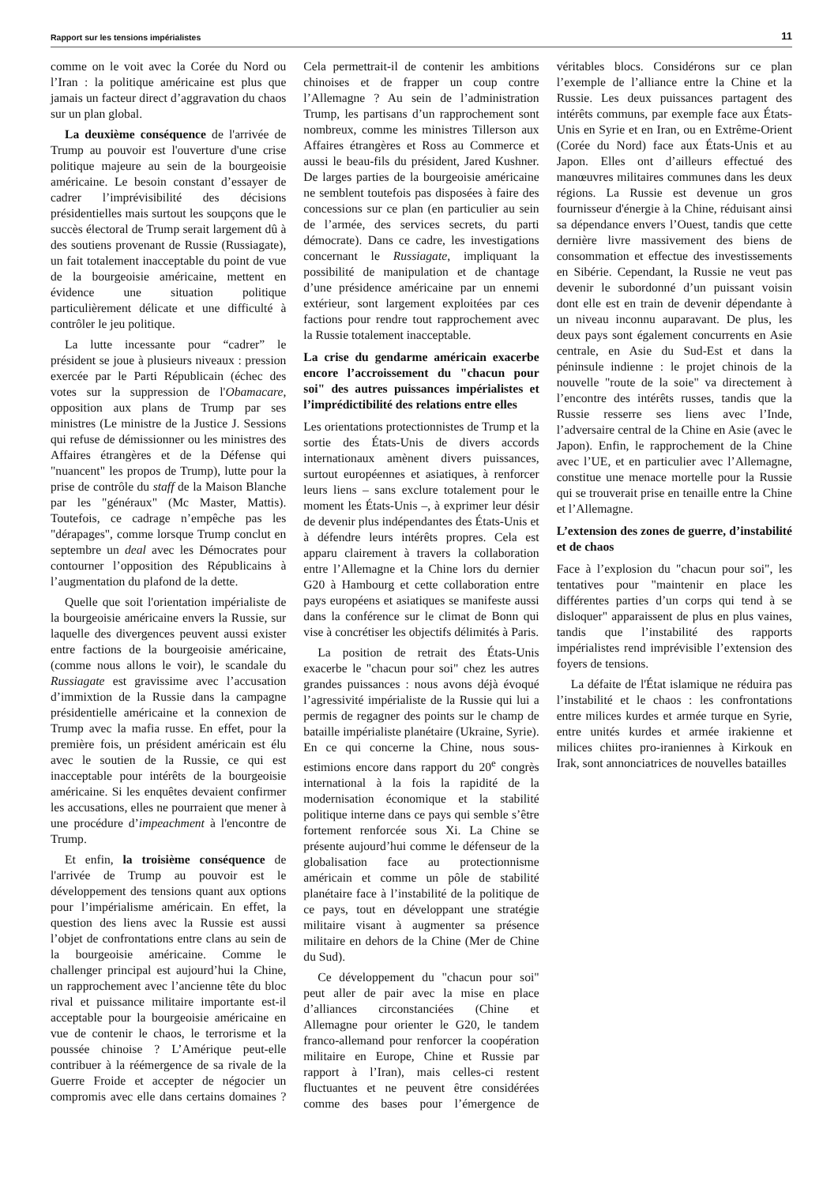Rapport sur les tensions impérialistes 11
comme on le voit avec la Corée du Nord ou l’Iran : la politique américaine est plus que jamais un facteur direct d’aggravation du chaos sur un plan global.
La deuxième conséquence de l'arrivée de Trump au pouvoir est l'ouverture d'une crise politique majeure au sein de la bourgeoisie américaine. Le besoin constant d’essayer de cadrer l’imprévisibilité des décisions présidentielles mais surtout les soupçons que le succès électoral de Trump serait largement dû à des soutiens provenant de Russie (Russiagate), un fait totalement inacceptable du point de vue de la bourgeoisie américaine, mettent en évidence une situation politique particulièrement délicate et une difficulté à contrôler le jeu politique.
La lutte incessante pour “cadrer” le président se joue à plusieurs niveaux : pression exercée par le Parti Républicain (échec des votes sur la suppression de l'Obamacare, opposition aux plans de Trump par ses ministres (Le ministre de la Justice J. Sessions qui refuse de démissionner ou les ministres des Affaires étrangères et de la Défense qui "nuancent" les propos de Trump), lutte pour la prise de contrôle du staff de la Maison Blanche par les "généraux" (Mc Master, Mattis). Toutefois, ce cadrage n’empêche pas les "dérapages", comme lorsque Trump conclut en septembre un deal avec les Démocrates pour contourner l’opposition des Républicains à l’augmentation du plafond de la dette.
Quelle que soit l'orientation impérialiste de la bourgeoisie américaine envers la Russie, sur laquelle des divergences peuvent aussi exister entre factions de la bourgeoisie américaine, (comme nous allons le voir), le scandale du Russiagate est gravissime avec l’accusation d’immixtion de la Russie dans la campagne présidentielle américaine et la connexion de Trump avec la mafia russe. En effet, pour la première fois, un président américain est élu avec le soutien de la Russie, ce qui est inacceptable pour intérêts de la bourgeoisie américaine. Si les enquêtes devaient confirmer les accusations, elles ne pourraient que mener à une procédure d’impeachment à l'encontre de Trump.
Et enfin, la troisième conséquence de l'arrivée de Trump au pouvoir est le développement des tensions quant aux options pour l’impérialisme américain. En effet, la question des liens avec la Russie est aussi l’objet de confrontations entre clans au sein de la bourgeoisie américaine. Comme le challenger principal est aujourd’hui la Chine, un rapprochement avec l’ancienne tête du bloc rival et puissance militaire importante est-il acceptable pour la bourgeoisie américaine en vue de contenir le chaos, le terrorisme et la poussée chinoise ? L’Amérique peut-elle contribuer à la réémergence de sa rivale de la Guerre Froide et accepter de négocier un compromis avec elle dans certains domaines ? Cela permettrait-il de contenir les ambitions chinoises et de frapper un coup contre l’Allemagne ? Au sein de l’administration Trump, les partisans d’un rapprochement sont nombreux, comme les ministres Tillerson aux Affaires étrangères et Ross au Commerce et aussi le beau-fils du président, Jared Kushner. De larges parties de la bourgeoisie américaine ne semblent toutefois pas disposées à faire des concessions sur ce plan (en particulier au sein de l’armée, des services secrets, du parti démocrate). Dans ce cadre, les investigations concernant le Russiagate, impliquant la possibilité de manipulation et de chantage d’une présidence américaine par un ennemi extérieur, sont largement exploitées par ces factions pour rendre tout rapprochement avec la Russie totalement inacceptable.
La crise du gendarme américain exacerbe encore l’accroissement du "chacun pour soi" des autres puissances impérialistes et l’imprédictibilité des relations entre elles
Les orientations protectionnistes de Trump et la sortie des États-Unis de divers accords internationaux amènent divers puissances, surtout européennes et asiatiques, à renforcer leurs liens – sans exclure totalement pour le moment les États-Unis –, à exprimer leur désir de devenir plus indépendantes des États-Unis et à défendre leurs intérêts propres. Cela est apparu clairement à travers la collaboration entre l’Allemagne et la Chine lors du dernier G20 à Hambourg et cette collaboration entre pays européens et asiatiques se manifeste aussi dans la conférence sur le climat de Bonn qui vise à concrétiser les objectifs délimités à Paris.
La position de retrait des États-Unis exacerbe le "chacun pour soi" chez les autres grandes puissances : nous avons déjà évoqué l’agressivité impérialiste de la Russie qui lui a permis de regagner des points sur le champ de bataille impérialiste planétaire (Ukraine, Syrie). En ce qui concerne la Chine, nous sous-estimions encore dans rapport du 20<sup>e</sup> congrès international à la fois la rapidité de la modernisation économique et la stabilité politique interne dans ce pays qui semble s’être fortement renforcée sous Xi. La Chine se présente aujourd’hui comme le défenseur de la globalisation face au protectionnisme américain et comme un pôle de stabilité planétaire face à l’instabilité de la politique de ce pays, tout en développant une stratégie militaire visant à augmenter sa présence militaire en dehors de la Chine (Mer de Chine du Sud).
Ce développement du "chacun pour soi" peut aller de pair avec la mise en place d’alliances circonstanciées (Chine et Allemagne pour orienter le G20, le tandem franco-allemand pour renforcer la coopération militaire en Europe, Chine et Russie par rapport à l’Iran), mais celles-ci restent fluctuantes et ne peuvent être considérées comme des bases pour l’émergence de véritables blocs. Considérons sur ce plan l’exemple de l’alliance entre la Chine et la Russie. Les deux puissances partagent des intérêts communs, par exemple face aux États-Unis en Syrie et en Iran, ou en Extrême-Orient (Corée du Nord) face aux États-Unis et au Japon. Elles ont d’ailleurs effectué des manœuvres militaires communes dans les deux régions. La Russie est devenue un gros fournisseur d'énergie à la Chine, réduisant ainsi sa dépendance envers l’Ouest, tandis que cette dernière livre massivement des biens de consommation et effectue des investissements en Sibérie. Cependant, la Russie ne veut pas devenir le subordonné d’un puissant voisin dont elle est en train de devenir dépendante à un niveau inconnu auparavant. De plus, les deux pays sont également concurrents en Asie centrale, en Asie du Sud-Est et dans la péninsule indienne : le projet chinois de la nouvelle "route de la soie" va directement à l’encontre des intérêts russes, tandis que la Russie resserre ses liens avec l’Inde, l’adversaire central de la Chine en Asie (avec le Japon). Enfin, le rapprochement de la Chine avec l’UE, et en particulier avec l’Allemagne, constitue une menace mortelle pour la Russie qui se trouverait prise en tenaille entre la Chine et l’Allemagne.
L’extension des zones de guerre, d’instabilité et de chaos
Face à l’explosion du "chacun pour soi", les tentatives pour "maintenir en place les différentes parties d’un corps qui tend à se disloquer" apparaissent de plus en plus vaines, tandis que l’instabilité des rapports impérialistes rend imprévisible l’extension des foyers de tensions.
La défaite de l'État islamique ne réduira pas l’instabilité et le chaos : les confrontations entre milices kurdes et armée turque en Syrie, entre unités kurdes et armée irakienne et milices chiites pro-iraniennes à Kirkouk en Irak, sont annonciatrices de nouvelles batailles